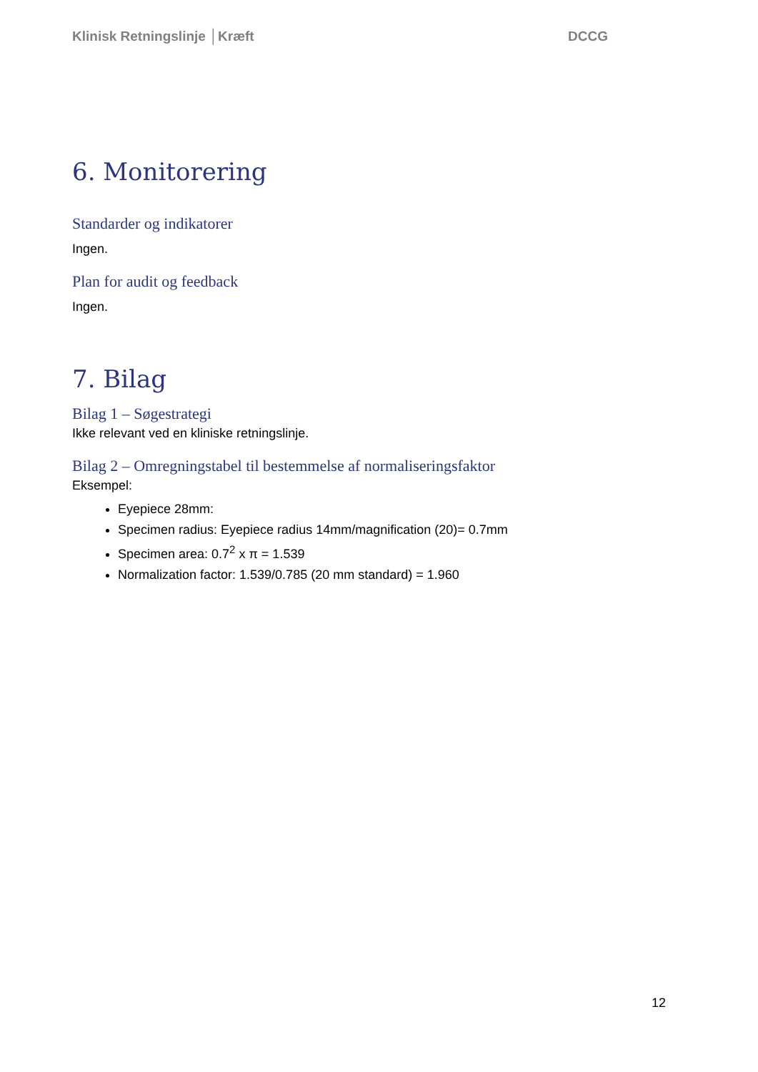Klinisk Retningslinje │Kræft DCCG
6. Monitorering
Standarder og indikatorer
Ingen.
Plan for audit og feedback
Ingen.
7. Bilag
Bilag 1 – Søgestrategi
Ikke relevant ved en kliniske retningslinje.
Bilag 2 – Omregningstabel til bestemmelse af normaliseringsfaktor
Eksempel:
Eyepiece 28mm:
Specimen radius: Eyepiece radius 14mm/magnification (20)= 0.7mm
Specimen area: 0.7<sup>2</sup> x π = 1.539
Normalization factor: 1.539/0.785 (20 mm standard) = 1.960
12